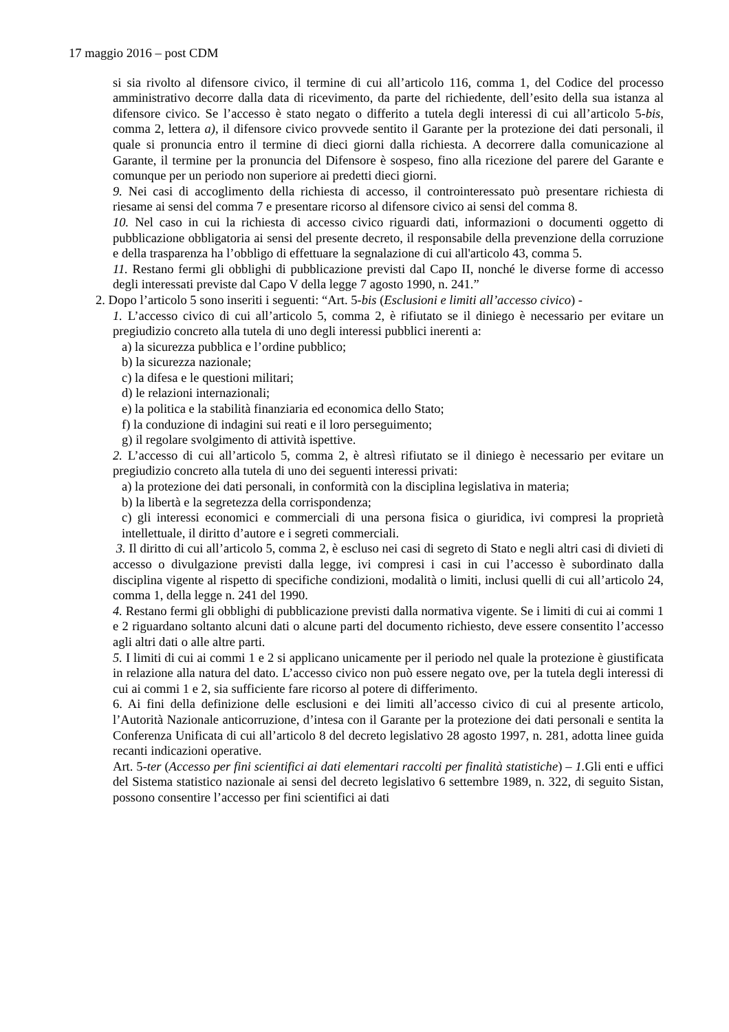17 maggio 2016 – post CDM
si sia rivolto al difensore civico, il termine di cui all’articolo 116, comma 1, del Codice del processo amministrativo decorre dalla data di ricevimento, da parte del richiedente, dell’esito della sua istanza al difensore civico. Se l’accesso è stato negato o differito a tutela degli interessi di cui all’articolo 5-bis, comma 2, lettera a), il difensore civico provvede sentito il Garante per la protezione dei dati personali, il quale si pronuncia entro il termine di dieci giorni dalla richiesta. A decorrere dalla comunicazione al Garante, il termine per la pronuncia del Difensore è sospeso, fino alla ricezione del parere del Garante e comunque per un periodo non superiore ai predetti dieci giorni.
9. Nei casi di accoglimento della richiesta di accesso, il controinteressato può presentare richiesta di riesame ai sensi del comma 7 e presentare ricorso al difensore civico ai sensi del comma 8.
10. Nel caso in cui la richiesta di accesso civico riguardi dati, informazioni o documenti oggetto di pubblicazione obbligatoria ai sensi del presente decreto, il responsabile della prevenzione della corruzione e della trasparenza ha l’obbligo di effettuare la segnalazione di cui all'articolo 43, comma 5.
11. Restano fermi gli obblighi di pubblicazione previsti dal Capo II, nonché le diverse forme di accesso degli interessati previste dal Capo V della legge 7 agosto 1990, n. 241.”
2. Dopo l’articolo 5 sono inseriti i seguenti: “Art. 5-bis (Esclusioni e limiti all’accesso civico) -
1. L’accesso civico di cui all’articolo 5, comma 2, è rifiutato se il diniego è necessario per evitare un pregiudizio concreto alla tutela di uno degli interessi pubblici inerenti a:
a) la sicurezza pubblica e l’ordine pubblico;
b) la sicurezza nazionale;
c) la difesa e le questioni militari;
d) le relazioni internazionali;
e) la politica e la stabilità finanziaria ed economica dello Stato;
f) la conduzione di indagini sui reati e il loro perseguimento;
g) il regolare svolgimento di attività ispettive.
2. L’accesso di cui all’articolo 5, comma 2, è altresì rifiutato se il diniego è necessario per evitare un pregiudizio concreto alla tutela di uno dei seguenti interessi privati:
a) la protezione dei dati personali, in conformità con la disciplina legislativa in materia;
b) la libertà e la segretezza della corrispondenza;
c) gli interessi economici e commerciali di una persona fisica o giuridica, ivi compresi la proprietà intellettuale, il diritto d’autore e i segreti commerciali.
3. Il diritto di cui all’articolo 5, comma 2, è escluso nei casi di segreto di Stato e negli altri casi di divieti di accesso o divulgazione previsti dalla legge, ivi compresi i casi in cui l’accesso è subordinato dalla disciplina vigente al rispetto di specifiche condizioni, modalità o limiti, inclusi quelli di cui all’articolo 24, comma 1, della legge n. 241 del 1990.
4. Restano fermi gli obblighi di pubblicazione previsti dalla normativa vigente. Se i limiti di cui ai commi 1 e 2 riguardano soltanto alcuni dati o alcune parti del documento richiesto, deve essere consentito l’accesso agli altri dati o alle altre parti.
5. I limiti di cui ai commi 1 e 2 si applicano unicamente per il periodo nel quale la protezione è giustificata in relazione alla natura del dato. L’accesso civico non può essere negato ove, per la tutela degli interessi di cui ai commi 1 e 2, sia sufficiente fare ricorso al potere di differimento.
6. Ai fini della definizione delle esclusioni e dei limiti all’accesso civico di cui al presente articolo, l’Autorità Nazionale anticorruzione, d’intesa con il Garante per la protezione dei dati personali e sentita la Conferenza Unificata di cui all’articolo 8 del decreto legislativo 28 agosto 1997, n. 281, adotta linee guida recanti indicazioni operative.
Art. 5-ter (Accesso per fini scientifici ai dati elementari raccolti per finalità statistiche) – 1. Gli enti e uffici del Sistema statistico nazionale ai sensi del decreto legislativo 6 settembre 1989, n. 322, di seguito Sistan, possono consentire l’accesso per fini scientifici ai dati